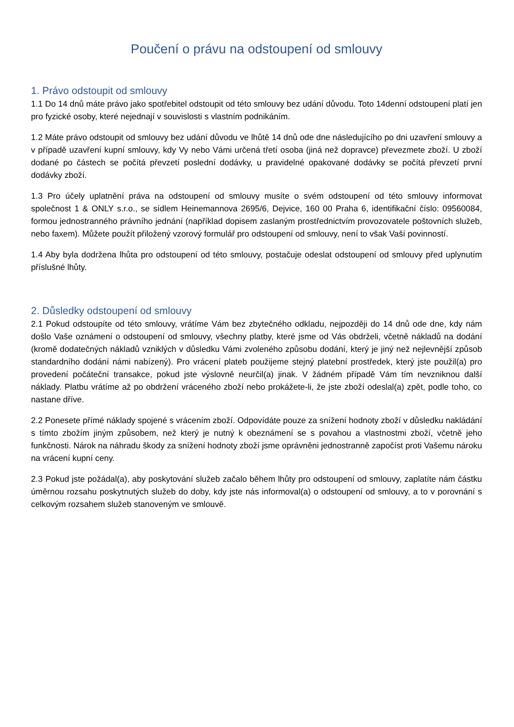Poučení o právu na odstoupení od smlouvy
1. Právo odstoupit od smlouvy
1.1 Do 14 dnů máte právo jako spotřebitel odstoupit od této smlouvy bez udání důvodu. Toto 14denní odstoupení platí jen pro fyzické osoby, které nejednají v souvislosti s vlastním podnikáním.
1.2 Máte právo odstoupit od smlouvy bez udání důvodu ve lhůtě 14 dnů ode dne následujícího po dni uzavření smlouvy a v případě uzavření kupní smlouvy, kdy Vy nebo Vámi určená třetí osoba (jiná než dopravce) převezmete zboží. U zboží dodané po částech se počítá převzetí poslední dodávky, u pravidelné opakované dodávky se počítá převzetí první dodávky zboží.
1.3 Pro účely uplatnění práva na odstoupení od smlouvy musíte o svém odstoupení od této smlouvy informovat společnost 1 & ONLY s.r.o., se sídlem Heinemannova 2695/6, Dejvice, 160 00 Praha 6, identifikační číslo: 09560084, formou jednostranného právního jednání (například dopisem zaslaným prostřednictvím provozovatele poštovních služeb, nebo faxem). Můžete použít přiložený vzorový formulář pro odstoupení od smlouvy, není to však Vaší povinností.
1.4 Aby byla dodržena lhůta pro odstoupení od této smlouvy, postačuje odeslat odstoupení od smlouvy před uplynutím příslušné lhůty.
2. Důsledky odstoupení od smlouvy
2.1 Pokud odstoupíte od této smlouvy, vrátíme Vám bez zbytečného odkladu, nejpozději do 14 dnů ode dne, kdy nám došlo Vaše oznámení o odstoupení od smlouvy, všechny platby, které jsme od Vás obdrželi, včetně nákladů na dodání (kromě dodatečných nákladů vzniklých v důsledku Vámi zvoleného způsobu dodání, který je jiný než nejlevnější způsob standardního dodání námi nabízený). Pro vrácení plateb použijeme stejný platební prostředek, který jste použil(a) pro provedení počáteční transakce, pokud jste výslovně neurčil(a) jinak. V žádném případě Vám tím nevzniknou další náklady. Platbu vrátíme až po obdržení vráceného zboží nebo prokážete-li, že jste zboží odeslal(a) zpět, podle toho, co nastane dříve.
2.2 Ponesete přímé náklady spojené s vrácením zboží. Odpovídáte pouze za snížení hodnoty zboží v důsledku nakládání s tímto zbožím jiným způsobem, než který je nutný k obeznámení se s povahou a vlastnostmi zboží, včetně jeho funkčnosti. Nárok na náhradu škody za snížení hodnoty zboží jsme oprávněni jednostranně započíst proti Vašemu nároku na vrácení kupní ceny.
2.3 Pokud jste požádal(a), aby poskytování služeb začalo během lhůty pro odstoupení od smlouvy, zaplatíte nám částku úměrnou rozsahu poskytnutých služeb do doby, kdy jste nás informoval(a) o odstoupení od smlouvy, a to v porovnání s celkovým rozsahem služeb stanoveným ve smlouvě.